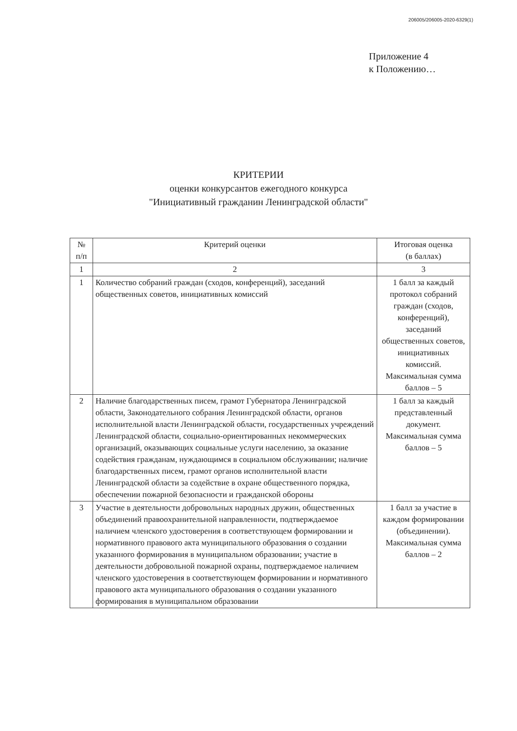206005/206005-2020-6329(1)
Приложение 4
к Положению…
КРИТЕРИИ
оценки конкурсантов ежегодного конкурса
"Инициативный гражданин Ленинградской области"
| № п/п | Критерий оценки | Итоговая оценка (в баллах) |
| --- | --- | --- |
| 1 | 2 | 3 |
| 1 | Количество собраний граждан (сходов, конференций), заседаний общественных советов, инициативных комиссий | 1 балл за каждый протокол собраний граждан (сходов, конференций), заседаний общественных советов, инициативных комиссий. Максимальная сумма баллов – 5 |
| 2 | Наличие благодарственных писем, грамот Губернатора Ленинградской области, Законодательного собрания Ленинградской области, органов исполнительной власти Ленинградской области, государственных учреждений Ленинградской области, социально-ориентированных некоммерческих организаций, оказывающих социальные услуги населению, за оказание содействия гражданам, нуждающимся в социальном обслуживании; наличие благодарственных писем, грамот органов исполнительной власти Ленинградской области за содействие в охране общественного порядка, обеспечении пожарной безопасности и гражданской обороны | 1 балл за каждый представленный документ. Максимальная сумма баллов – 5 |
| 3 | Участие в деятельности добровольных народных дружин, общественных объединений правоохранительной направленности, подтверждаемое наличием членского удостоверения в соответствующем формировании и нормативного правового акта муниципального образования о создании указанного формирования в муниципальном образовании; участие в деятельности добровольной пожарной охраны, подтверждаемое наличием членского удостоверения в соответствующем формировании и нормативного правового акта муниципального образования о создании указанного формирования в муниципальном образовании | 1 балл за участие в каждом формировании (объединении). Максимальная сумма баллов – 2 |